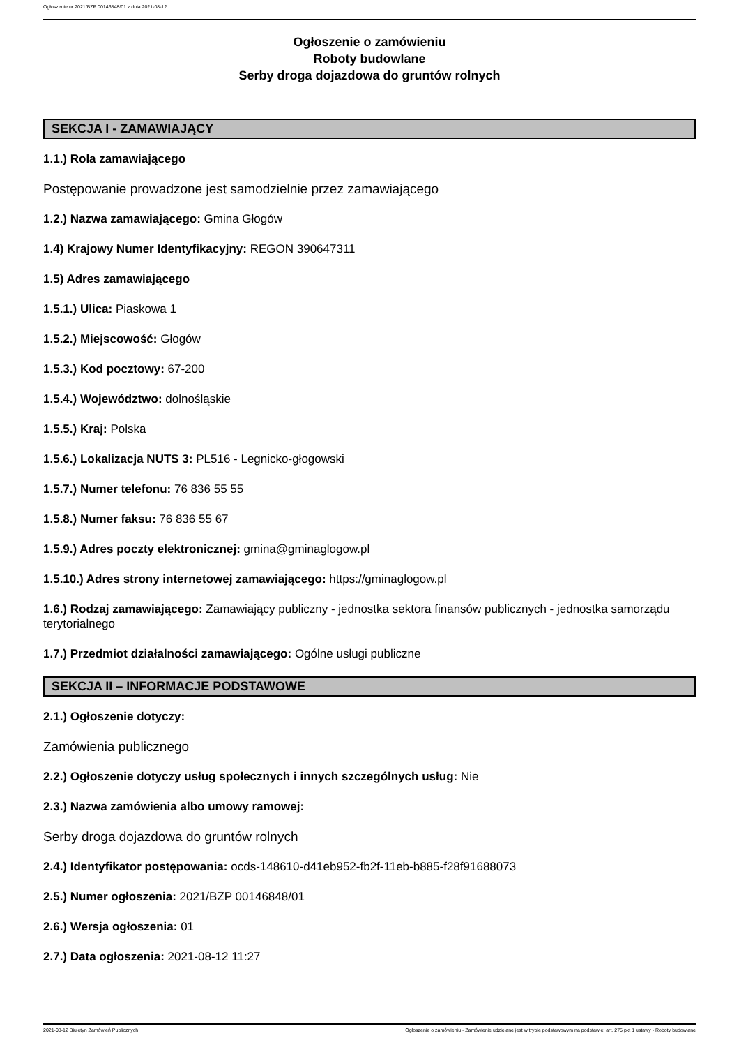Ogłoszenie nr 2021/BZP 00146848/01 z dnia 2021-08-12
Ogłoszenie o zamówieniu
Roboty budowlane
Serby droga dojazdowa do gruntów rolnych
SEKCJA I - ZAMAWIAJĄCY
1.1.) Rola zamawiającego
Postępowanie prowadzone jest samodzielnie przez zamawiającego
1.2.) Nazwa zamawiającego: Gmina Głogów
1.4) Krajowy Numer Identyfikacyjny: REGON 390647311
1.5) Adres zamawiającego
1.5.1.) Ulica: Piaskowa 1
1.5.2.) Miejscowość: Głogów
1.5.3.) Kod pocztowy: 67-200
1.5.4.) Województwo: dolnośląskie
1.5.5.) Kraj: Polska
1.5.6.) Lokalizacja NUTS 3: PL516 - Legnicko-głogowski
1.5.7.) Numer telefonu: 76 836 55 55
1.5.8.) Numer faksu: 76 836 55 67
1.5.9.) Adres poczty elektronicznej: gmina@gminaglogow.pl
1.5.10.) Adres strony internetowej zamawiającego: https://gminaglogow.pl
1.6.) Rodzaj zamawiającego: Zamawiający publiczny - jednostka sektora finansów publicznych - jednostka samorządu terytorialnego
1.7.) Przedmiot działalności zamawiającego: Ogólne usługi publiczne
SEKCJA II – INFORMACJE PODSTAWOWE
2.1.) Ogłoszenie dotyczy:
Zamówienia publicznego
2.2.) Ogłoszenie dotyczy usług społecznych i innych szczególnych usług: Nie
2.3.) Nazwa zamówienia albo umowy ramowej:
Serby droga dojazdowa do gruntów rolnych
2.4.) Identyfikator postępowania: ocds-148610-d41eb952-fb2f-11eb-b885-f28f91688073
2.5.) Numer ogłoszenia: 2021/BZP 00146848/01
2.6.) Wersja ogłoszenia: 01
2.7.) Data ogłoszenia: 2021-08-12 11:27
2021-08-12 Biuletyn Zamówień Publicznych Ogłoszenie o zamówieniu - Zamówienie udzielane jest w trybie podstawowym na podstawie: art. 275 pkt 1 ustawy - Roboty budowlane